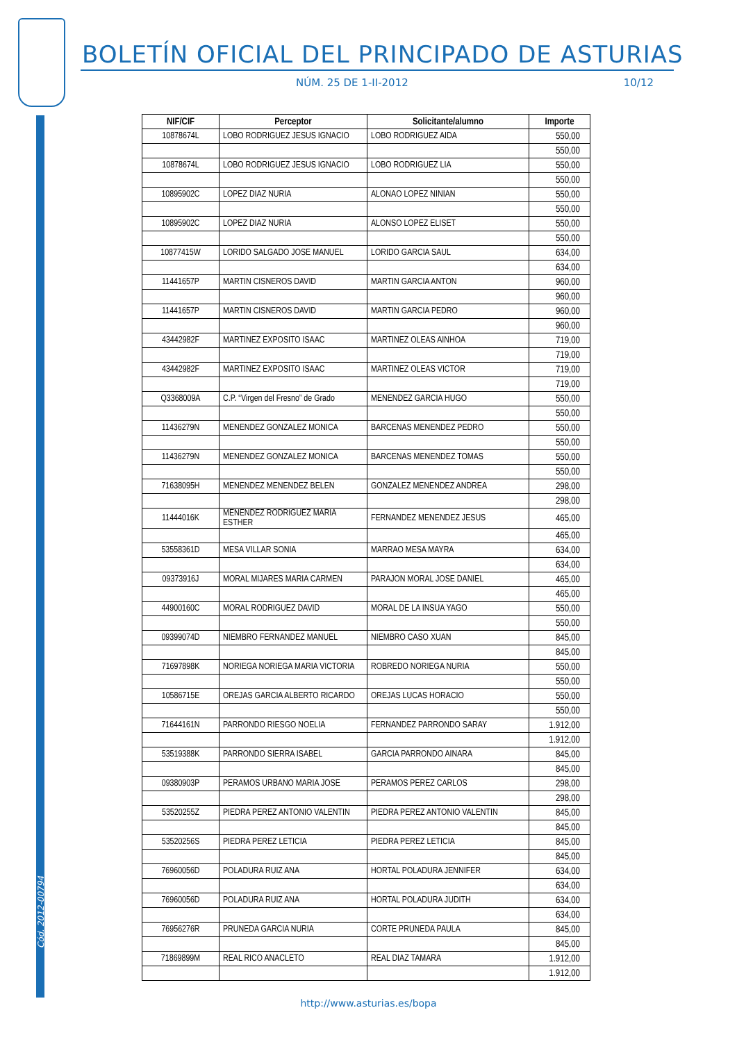Cód. 2012-00794
BOLETÍN OFICIAL DEL PRINCIPADO DE ASTURIAS
NÚM. 25 DE 1-II-2012 10/12
| NIF/CIF | Perceptor | Solicitante/alumno | Importe |
| --- | --- | --- | --- |
| 10878674L | LOBO RODRIGUEZ JESUS IGNACIO | LOBO RODRIGUEZ AIDA | 550,00 |
| | | | 550,00 |
| 10878674L | LOBO RODRIGUEZ JESUS IGNACIO | LOBO RODRIGUEZ LIA | 550,00 |
| | | | 550,00 |
| 10895902C | LOPEZ DIAZ NURIA | ALONAO LOPEZ NINIAN | 550,00 |
| | | | 550,00 |
| 10895902C | LOPEZ DIAZ NURIA | ALONSO LOPEZ ELISET | 550,00 |
| | | | 550,00 |
| 10877415W | LORIDO SALGADO JOSE MANUEL | LORIDO GARCIA SAUL | 634,00 |
| | | | 634,00 |
| 11441657P | MARTIN CISNEROS DAVID | MARTIN GARCIA ANTON | 960,00 |
| | | | 960,00 |
| 11441657P | MARTIN CISNEROS DAVID | MARTIN GARCIA PEDRO | 960,00 |
| | | | 960,00 |
| 43442982F | MARTINEZ EXPOSITO ISAAC | MARTINEZ OLEAS AINHOA | 719,00 |
| | | | 719,00 |
| 43442982F | MARTINEZ EXPOSITO ISAAC | MARTINEZ OLEAS VICTOR | 719,00 |
| | | | 719,00 |
| Q3368009A | C.P. “Virgen del Fresno” de Grado | MENENDEZ GARCIA HUGO | 550,00 |
| | | | 550,00 |
| 11436279N | MENENDEZ GONZALEZ MONICA | BARCENAS MENENDEZ PEDRO | 550,00 |
| | | | 550,00 |
| 11436279N | MENENDEZ GONZALEZ MONICA | BARCENAS MENENDEZ TOMAS | 550,00 |
| | | | 550,00 |
| 71638095H | MENENDEZ MENENDEZ BELEN | GONZALEZ MENENDEZ ANDREA | 298,00 |
| | | | 298,00 |
| 11444016K | MENENDEZ RODRIGUEZ MARIA ESTHER | FERNANDEZ MENENDEZ JESUS | 465,00 |
| | | | 465,00 |
| 53558361D | MESA VILLAR SONIA | MARRAO MESA MAYRA | 634,00 |
| | | | 634,00 |
| 09373916J | MORAL MIJARES MARIA CARMEN | PARAJON MORAL JOSE DANIEL | 465,00 |
| | | | 465,00 |
| 44900160C | MORAL RODRIGUEZ DAVID | MORAL DE LA INSUA YAGO | 550,00 |
| | | | 550,00 |
| 09399074D | NIEMBRO FERNANDEZ MANUEL | NIEMBRO CASO XUAN | 845,00 |
| | | | 845,00 |
| 71697898K | NORIEGA NORIEGA MARIA VICTORIA | ROBREDO NORIEGA NURIA | 550,00 |
| | | | 550,00 |
| 10586715E | OREJAS GARCIA ALBERTO RICARDO | OREJAS LUCAS HORACIO | 550,00 |
| | | | 550,00 |
| 71644161N | PARRONDO RIESGO NOELIA | FERNANDEZ PARRONDO SARAY | 1.912,00 |
| | | | 1.912,00 |
| 53519388K | PARRONDO SIERRA ISABEL | GARCIA PARRONDO AINARA | 845,00 |
| | | | 845,00 |
| 09380903P | PERAMOS URBANO MARIA JOSE | PERAMOS PEREZ CARLOS | 298,00 |
| | | | 298,00 |
| 53520255Z | PIEDRA PEREZ ANTONIO VALENTIN | PIEDRA PEREZ ANTONIO VALENTIN | 845,00 |
| | | | 845,00 |
| 53520256S | PIEDRA PEREZ LETICIA | PIEDRA PEREZ LETICIA | 845,00 |
| | | | 845,00 |
| 76960056D | POLADURA RUIZ ANA | HORTAL POLADURA JENNIFER | 634,00 |
| | | | 634,00 |
| 76960056D | POLADURA RUIZ ANA | HORTAL POLADURA JUDITH | 634,00 |
| | | | 634,00 |
| 76956276R | PRUNEDA GARCIA NURIA | CORTE PRUNEDA PAULA | 845,00 |
| | | | 845,00 |
| 71869899M | REAL RICO ANACLETO | REAL DIAZ TAMARA | 1.912,00 |
| | | | 1.912,00 |
http://www.asturias.es/bopa